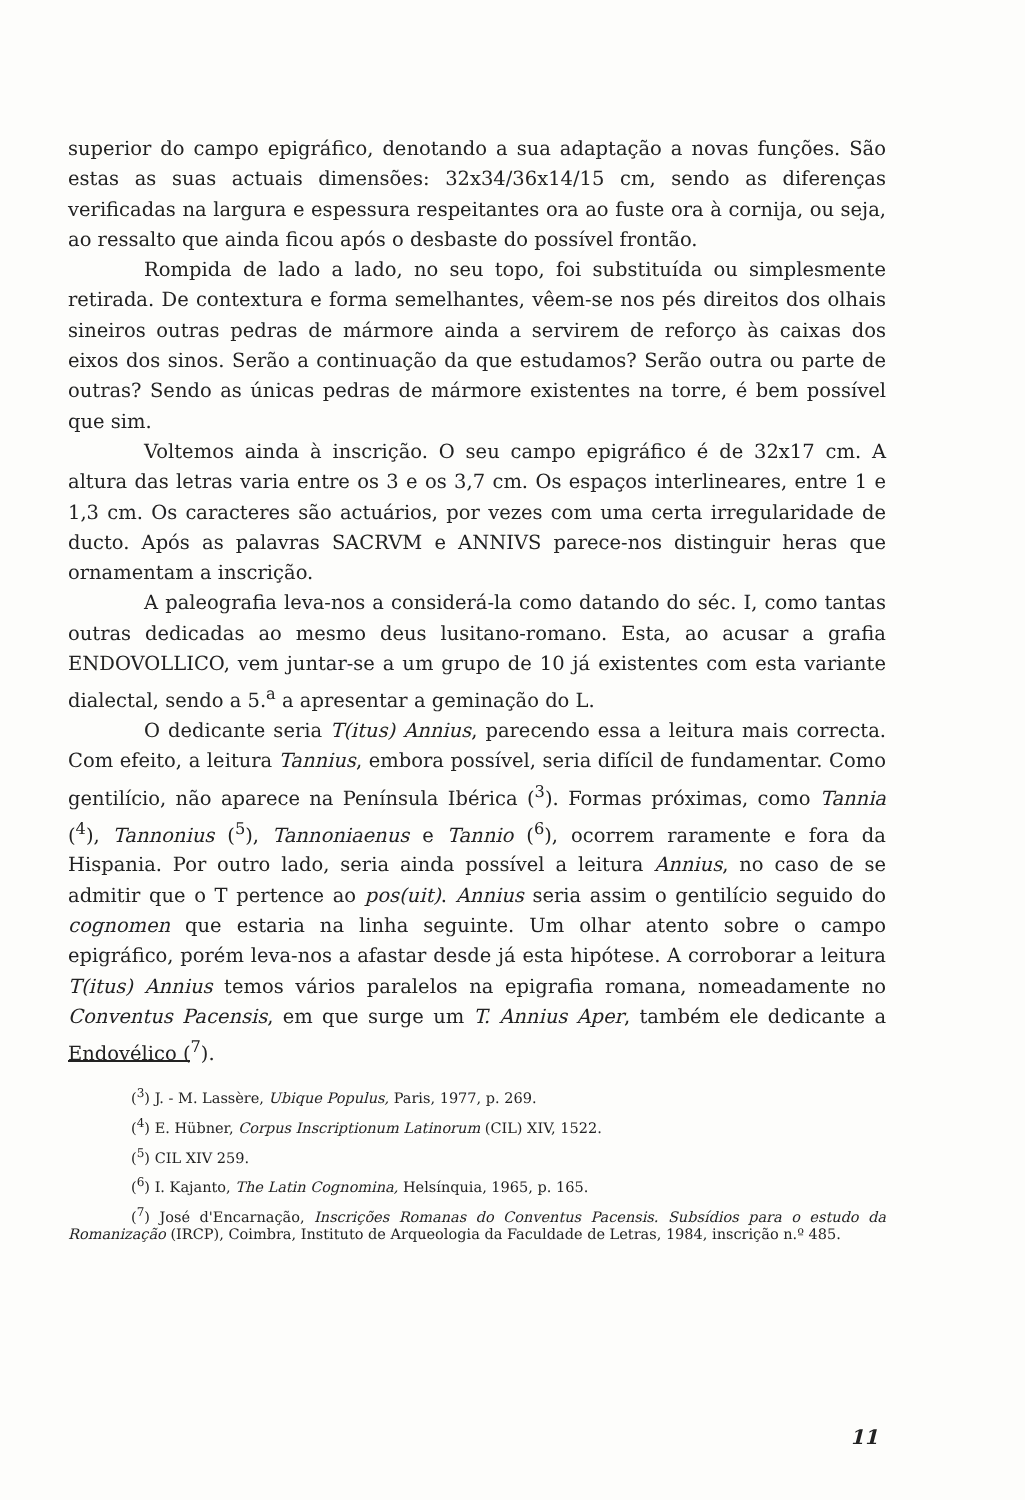superior do campo epigráfico, denotando a sua adaptação a novas funções. São estas as suas actuais dimensões: 32x34/36x14/15 cm, sendo as diferenças verificadas na largura e espessura respeitantes ora ao fuste ora à cornija, ou seja, ao ressalto que ainda ficou após o desbaste do possível frontão.
Rompida de lado a lado, no seu topo, foi substituída ou simplesmente retirada. De contextura e forma semelhantes, vêem-se nos pés direitos dos olhais sineiros outras pedras de mármore ainda a servirem de reforço às caixas dos eixos dos sinos. Serão a continuação da que estudamos? Serão outra ou parte de outras? Sendo as únicas pedras de mármore existentes na torre, é bem possível que sim.
Voltemos ainda à inscrição. O seu campo epigráfico é de 32x17 cm. A altura das letras varia entre os 3 e os 3,7 cm. Os espaços interlineares, entre 1 e 1,3 cm. Os caracteres são actuários, por vezes com uma certa irregularidade de ducto. Após as palavras SACRVM e ANNIVS parece-nos distinguir heras que ornamentam a inscrição.
A paleografia leva-nos a considerá-la como datando do séc. I, como tantas outras dedicadas ao mesmo deus lusitano-romano. Esta, ao acusar a grafia ENDOVOLLICO, vem juntar-se a um grupo de 10 já existentes com esta variante dialectal, sendo a 5.<sup>a</sup> a apresentar a geminação do L.
O dedicante seria T(itus) Annius, parecendo essa a leitura mais correcta. Com efeito, a leitura Tannius, embora possível, seria difícil de fundamentar. Como gentilício, não aparece na Península Ibérica (<sup>3</sup>). Formas próximas, como Tannia (<sup>4</sup>), Tannonius (<sup>5</sup>), Tannoniaenus e Tannio (<sup>6</sup>), ocorrem raramente e fora da Hispania. Por outro lado, seria ainda possível a leitura Annius, no caso de se admitir que o T pertence ao pos(uit). Annius seria assim o gentilício seguido do cognomen que estaria na linha seguinte. Um olhar atento sobre o campo epigráfico, porém leva-nos a afastar desde já esta hipótese. A corroborar a leitura T(itus) Annius temos vários paralelos na epigrafia romana, nomeadamente no Conventus Pacensis, em que surge um T. Annius Aper, também ele dedicante a Endovélico (<sup>7</sup>).
(<sup>3</sup>) J. - M. Lassère, Ubique Populus, Paris, 1977, p. 269.
(<sup>4</sup>) E. Hübner, Corpus Inscriptionum Latinorum (CIL) XIV, 1522.
(<sup>5</sup>) CIL XIV 259.
(<sup>6</sup>) I. Kajanto, The Latin Cognomina, Helsínquia, 1965, p. 165.
(<sup>7</sup>) José d'Encarnação, Inscrições Romanas do Conventus Pacensis. Subsídios para o estudo da Romanização (IRCP), Coimbra, Instituto de Arqueologia da Faculdade de Letras, 1984, inscrição n.º 485.
11